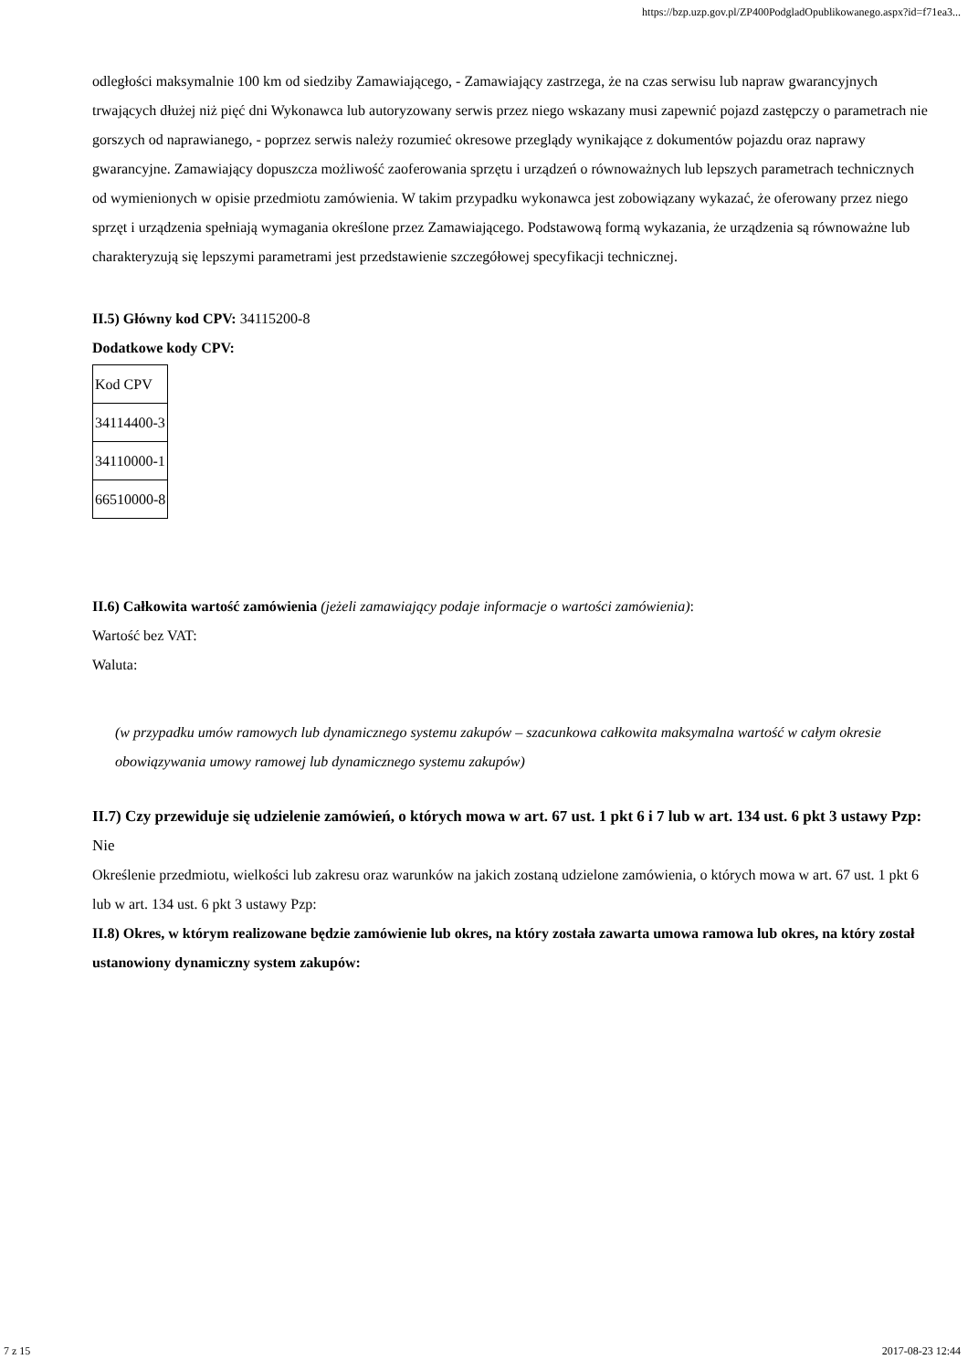https://bzp.uzp.gov.pl/ZP400PodgladOpublikowanego.aspx?id=f71ea3...
odległości maksymalnie 100 km od siedziby Zamawiającego, - Zamawiający zastrzega, że na czas serwisu lub napraw gwarancyjnych trwających dłużej niż pięć dni Wykonawca lub autoryzowany serwis przez niego wskazany musi zapewnić pojazd zastępczy o parametrach nie gorszych od naprawianego, - poprzez serwis należy rozumieć okresowe przeglądy wynikające z dokumentów pojazdu oraz naprawy gwarancyjne. Zamawiający dopuszcza możliwość zaoferowania sprzętu i urządzeń o równoważnych lub lepszych parametrach technicznych od wymienionych w opisie przedmiotu zamówienia. W takim przypadku wykonawca jest zobowiązany wykazać, że oferowany przez niego sprzęt i urządzenia spełniają wymagania określone przez Zamawiającego. Podstawową formą wykazania, że urządzenia są równoważne lub charakteryzują się lepszymi parametrami jest przedstawienie szczegółowej specyfikacji technicznej.
II.5) Główny kod CPV: 34115200-8
Dodatkowe kody CPV:
| Kod CPV |
| 34114400-3 |
| 34110000-1 |
| 66510000-8 |
II.6) Całkowita wartość zamówienia (jeżeli zamawiający podaje informacje o wartości zamówienia):
Wartość bez VAT:
Waluta:
(w przypadku umów ramowych lub dynamicznego systemu zakupów – szacunkowa całkowita maksymalna wartość w całym okresie obowiązywania umowy ramowej lub dynamicznego systemu zakupów)
II.7) Czy przewiduje się udzielenie zamówień, o których mowa w art. 67 ust. 1 pkt 6 i 7 lub w art. 134 ust. 6 pkt 3 ustawy Pzp: Nie
Określenie przedmiotu, wielkości lub zakresu oraz warunków na jakich zostaną udzielone zamówienia, o których mowa w art. 67 ust. 1 pkt 6 lub w art. 134 ust. 6 pkt 3 ustawy Pzp:
II.8) Okres, w którym realizowane będzie zamówienie lub okres, na który została zawarta umowa ramowa lub okres, na który został ustanowiony dynamiczny system zakupów:
7 z 15 2017-08-23 12:44